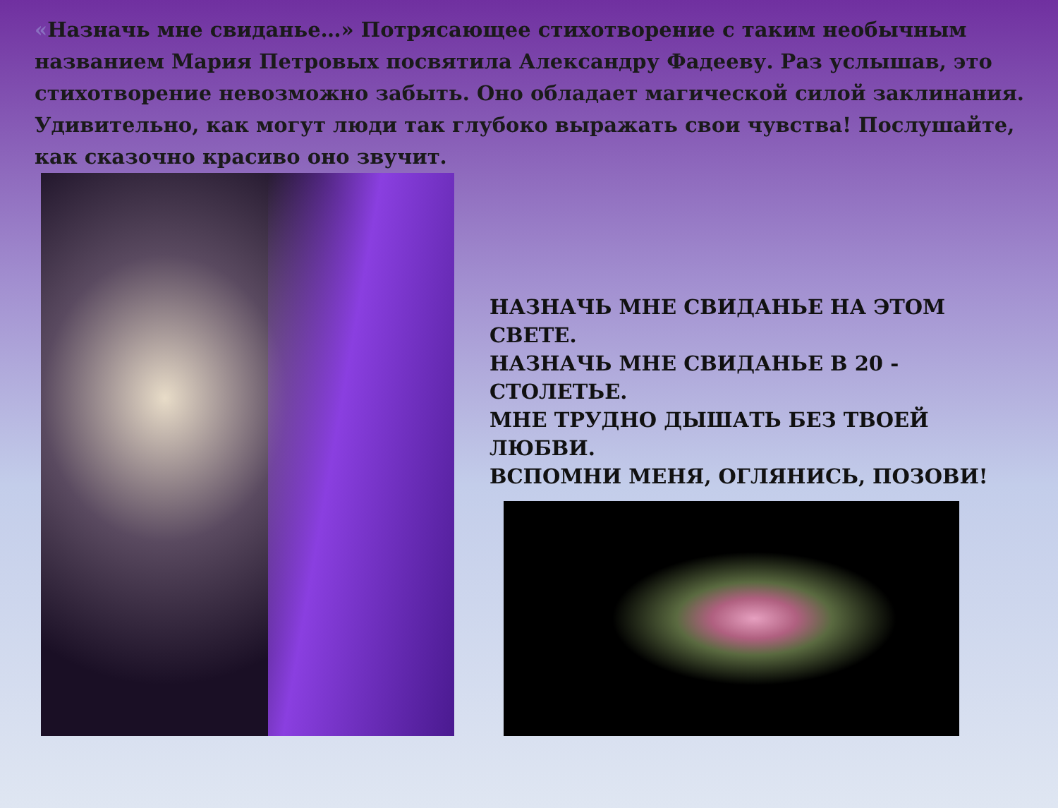«Назначь мне свиданье…» Потрясающее стихотворение с таким необычным названием Мария Петровых посвятила Александру Фадееву. Раз услышав, это стихотворение невозможно забыть. Оно обладает магической силой заклинания. Удивительно, как могут люди так глубоко выражать свои чувства! Послушайте, как сказочно красиво оно звучит.
НАЗНАЧЬ МНЕ СВИДАНЬЕ НА ЭТОМ
СВЕТЕ.
НАЗНАЧЬ МНЕ СВИДАНЬЕ В 20 -
СТОЛЕТЬЕ.
МНЕ ТРУДНО ДЫШАТЬ БЕЗ ТВОЕЙ
ЛЮБВИ.
ВСПОМНИ МЕНЯ, ОГЛЯНИСЬ, ПОЗОВИ!